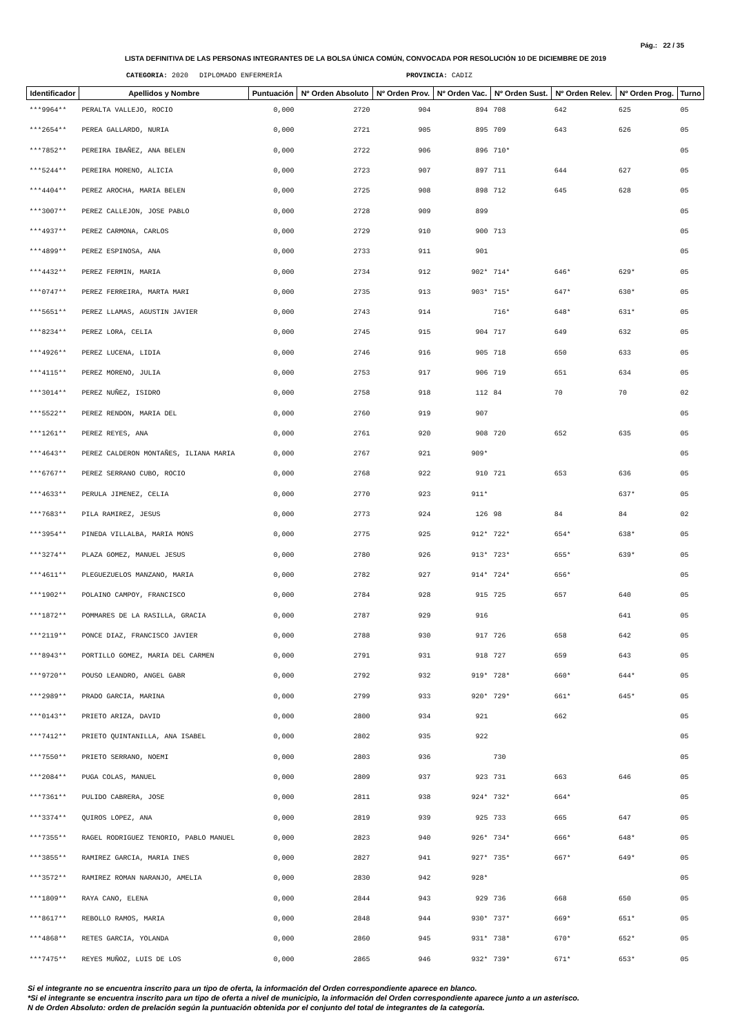Pág.: 22 / 35
LISTA DEFINITIVA DE LAS PERSONAS INTEGRANTES DE LA BOLSA ÚNICA COMÚN, CONVOCADA POR RESOLUCIÓN 10 DE DICIEMBRE DE 2019
CATEGORIA: 2020 DIPLOMADO ENFERMERÍA PROVINCIA: CADIZ
| Identificador | Apellidos y Nombre | Puntuación | Nº Orden Absoluto | Nº Orden Prov. | Nº Orden Vac. | Nº Orden Sust. | Nº Orden Relev. | Nº Orden Prog. | Turno |
| --- | --- | --- | --- | --- | --- | --- | --- | --- | --- |
| ***9964** | PERALTA VALLEJO, ROCIO | 0,000 | 2720 | 904 | 894 | 708 | 642 | 625 | 05 |
| ***2654** | PEREA GALLARDO, NURIA | 0,000 | 2721 | 905 | 895 | 709 | 643 | 626 | 05 |
| ***7852** | PEREIRA IBAÑEZ, ANA BELEN | 0,000 | 2722 | 906 | 896 | 710* | | | 05 |
| ***5244** | PEREIRA MORENO, ALICIA | 0,000 | 2723 | 907 | 897 | 711 | 644 | 627 | 05 |
| ***4404** | PEREZ AROCHA, MARIA BELEN | 0,000 | 2725 | 908 | 898 | 712 | 645 | 628 | 05 |
| ***3007** | PEREZ CALLEJON, JOSE PABLO | 0,000 | 2728 | 909 | 899 | | | | 05 |
| ***4937** | PEREZ CARMONA, CARLOS | 0,000 | 2729 | 910 | 900 | 713 | | | 05 |
| ***4899** | PEREZ ESPINOSA, ANA | 0,000 | 2733 | 911 | 901 | | | | 05 |
| ***4432** | PEREZ FERMIN, MARIA | 0,000 | 2734 | 912 | 902* | 714* | 646* | 629* | 05 |
| ***0747** | PEREZ FERREIRA, MARTA MARI | 0,000 | 2735 | 913 | 903* | 715* | 647* | 630* | 05 |
| ***5651** | PEREZ LLAMAS, AGUSTIN JAVIER | 0,000 | 2743 | 914 | | 716* | 648* | 631* | 05 |
| ***8234** | PEREZ LORA, CELIA | 0,000 | 2745 | 915 | 904 | 717 | 649 | 632 | 05 |
| ***4926** | PEREZ LUCENA, LIDIA | 0,000 | 2746 | 916 | 905 | 718 | 650 | 633 | 05 |
| ***4115** | PEREZ MORENO, JULIA | 0,000 | 2753 | 917 | 906 | 719 | 651 | 634 | 05 |
| ***3014** | PEREZ NUÑEZ, ISIDRO | 0,000 | 2758 | 918 | 112 | 84 | 70 | 70 | 02 |
| ***5522** | PEREZ RENDON, MARIA DEL | 0,000 | 2760 | 919 | 907 | | | | 05 |
| ***1261** | PEREZ REYES, ANA | 0,000 | 2761 | 920 | 908 | 720 | 652 | 635 | 05 |
| ***4643** | PEREZ CALDERON MONTAÑES, ILIANA MARIA | 0,000 | 2767 | 921 | 909* | | | | 05 |
| ***6767** | PEREZ SERRANO CUBO, ROCIO | 0,000 | 2768 | 922 | 910 | 721 | 653 | 636 | 05 |
| ***4633** | PERULA JIMENEZ, CELIA | 0,000 | 2770 | 923 | 911* | | | 637* | 05 |
| ***7683** | PILA RAMIREZ, JESUS | 0,000 | 2773 | 924 | 126 | 98 | 84 | 84 | 02 |
| ***3954** | PINEDA VILLALBA, MARIA MONS | 0,000 | 2775 | 925 | 912* | 722* | 654* | 638* | 05 |
| ***3274** | PLAZA GOMEZ, MANUEL JESUS | 0,000 | 2780 | 926 | 913* | 723* | 655* | 639* | 05 |
| ***4611** | PLEGUEZUELOS MANZANO, MARIA | 0,000 | 2782 | 927 | 914* | 724* | 656* | | 05 |
| ***1902** | POLAINO CAMPOY, FRANCISCO | 0,000 | 2784 | 928 | 915 | 725 | 657 | 640 | 05 |
| ***1872** | POMMARES DE LA RASILLA, GRACIA | 0,000 | 2787 | 929 | 916 | | | 641 | 05 |
| ***2119** | PONCE DIAZ, FRANCISCO JAVIER | 0,000 | 2788 | 930 | 917 | 726 | 658 | 642 | 05 |
| ***8943** | PORTILLO GOMEZ, MARIA DEL CARMEN | 0,000 | 2791 | 931 | 918 | 727 | 659 | 643 | 05 |
| ***9720** | POUSO LEANDRO, ANGEL GABR | 0,000 | 2792 | 932 | 919* | 728* | 660* | 644* | 05 |
| ***2989** | PRADO GARCIA, MARINA | 0,000 | 2799 | 933 | 920* | 729* | 661* | 645* | 05 |
| ***0143** | PRIETO ARIZA, DAVID | 0,000 | 2800 | 934 | 921 | | 662 | | 05 |
| ***7412** | PRIETO QUINTANILLA, ANA ISABEL | 0,000 | 2802 | 935 | 922 | | | | 05 |
| ***7550** | PRIETO SERRANO, NOEMI | 0,000 | 2803 | 936 | | 730 | | | 05 |
| ***2084** | PUGA COLAS, MANUEL | 0,000 | 2809 | 937 | 923 | 731 | 663 | 646 | 05 |
| ***7361** | PULIDO CABRERA, JOSE | 0,000 | 2811 | 938 | 924* | 732* | 664* | | 05 |
| ***3374** | QUIROS LOPEZ, ANA | 0,000 | 2819 | 939 | 925 | 733 | 665 | 647 | 05 |
| ***7355** | RAGEL RODRIGUEZ TENORIO, PABLO MANUEL | 0,000 | 2823 | 940 | 926* | 734* | 666* | 648* | 05 |
| ***3855** | RAMIREZ GARCIA, MARIA INES | 0,000 | 2827 | 941 | 927* | 735* | 667* | 649* | 05 |
| ***3572** | RAMIREZ ROMAN NARANJO, AMELIA | 0,000 | 2830 | 942 | 928* | | | | 05 |
| ***1809** | RAYA CANO, ELENA | 0,000 | 2844 | 943 | 929 | 736 | 668 | 650 | 05 |
| ***8617** | REBOLLO RAMOS, MARIA | 0,000 | 2848 | 944 | 930* | 737* | 669* | 651* | 05 |
| ***4868** | RETES GARCIA, YOLANDA | 0,000 | 2860 | 945 | 931* | 738* | 670* | 652* | 05 |
| ***7475** | REYES MUÑOZ, LUIS DE LOS | 0,000 | 2865 | 946 | 932* | 739* | 671* | 653* | 05 |
Si el integrante no se encuentra inscrito para un tipo de oferta, la información del Orden correspondiente aparece en blanco.
*Si el integrante se encuentra inscrito para un tipo de oferta a nivel de municipio, la información del Orden correspondiente aparece junto a un asterisco.
N de Orden Absoluto: orden de prelación según la puntuación obtenida por el conjunto del total de integrantes de la categoría.